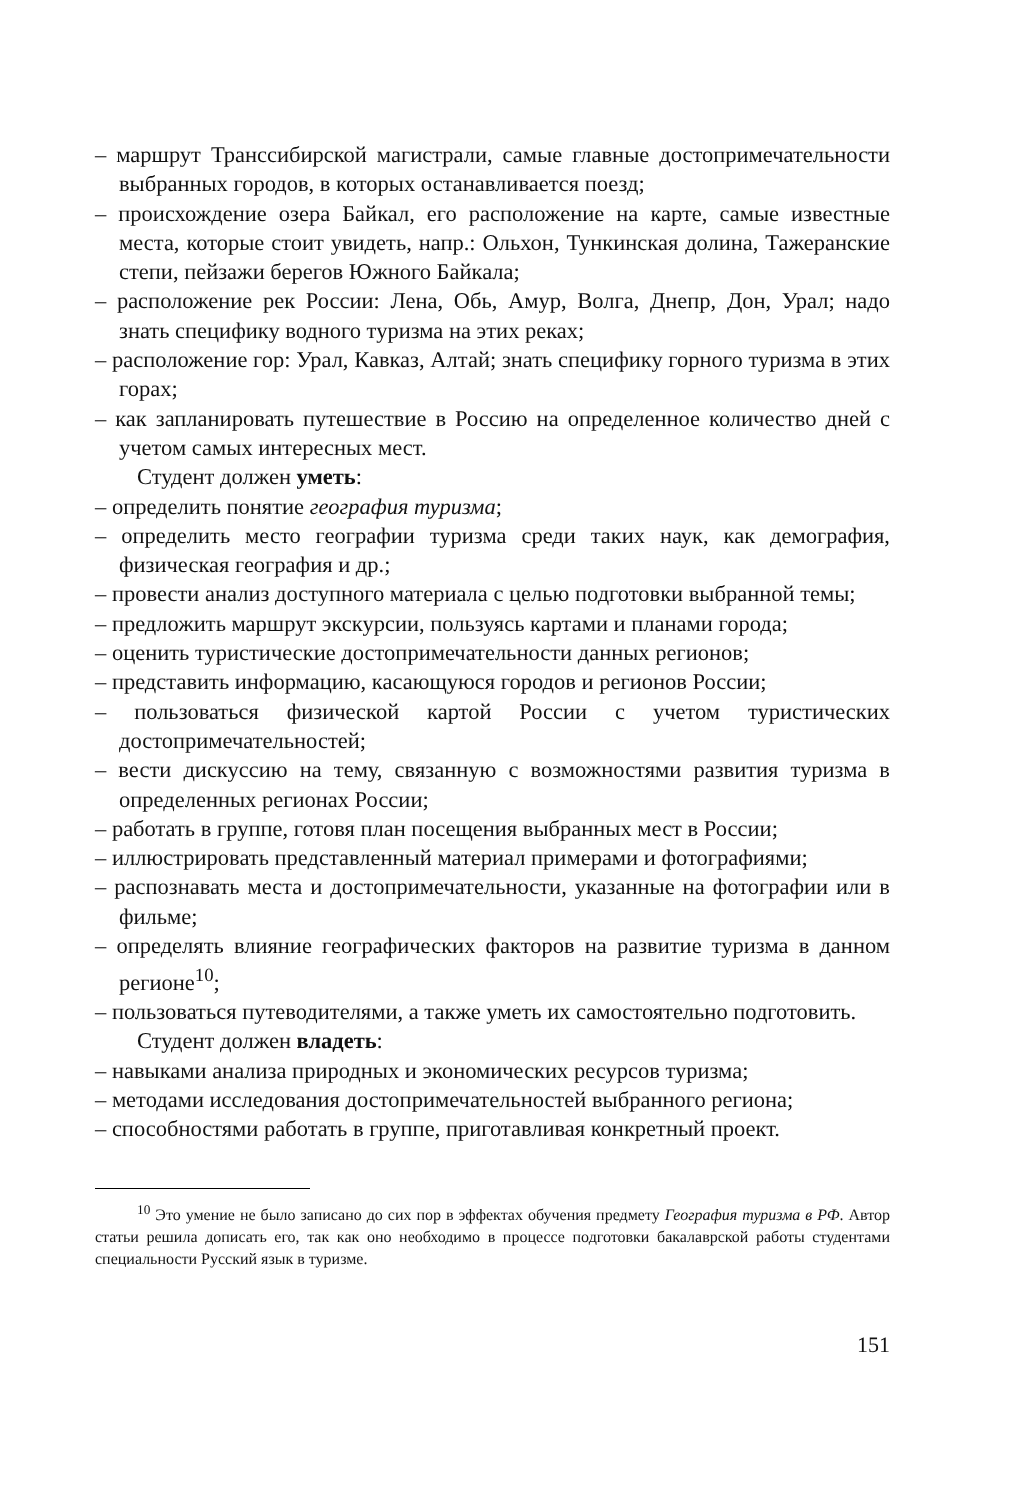– маршрут Транссибирской магистрали, самые главные достопримечательности выбранных городов, в которых останавливается поезд;
– происхождение озера Байкал, его расположение на карте, самые известные места, которые стоит увидеть, напр.: Ольхон, Тункинская долина, Тажеранские степи, пейзажи берегов Южного Байкала;
– расположение рек России: Лена, Обь, Амур, Волга, Днепр, Дон, Урал; надо знать специфику водного туризма на этих реках;
– расположение гор: Урал, Кавказ, Алтай; знать специфику горного туризма в этих горах;
– как запланировать путешествие в Россию на определенное количество дней с учетом самых интересных мест.
Студент должен уметь:
– определить понятие география туризма;
– определить место географии туризма среди таких наук, как демография, физическая география и др.;
– провести анализ доступного материала с целью подготовки выбранной темы;
– предложить маршрут экскурсии, пользуясь картами и планами города;
– оценить туристические достопримечательности данных регионов;
– представить информацию, касающуюся городов и регионов России;
– пользоваться физической картой России с учетом туристических достопримечательностей;
– вести дискуссию на тему, связанную с возможностями развития туризма в определенных регионах России;
– работать в группе, готовя план посещения выбранных мест в России;
– иллюстрировать представленный материал примерами и фотографиями;
– распознавать места и достопримечательности, указанные на фотографии или в фильме;
– определять влияние географических факторов на развитие туризма в данном регионе<sup>10</sup>;
– пользоваться путеводителями, а также уметь их самостоятельно подготовить.
Студент должен владеть:
– навыками анализа природных и экономических ресурсов туризма;
– методами исследования достопримечательностей выбранного региона;
– способностями работать в группе, приготавливая конкретный проект.
<sup>10</sup> Это умение не было записано до сих пор в эффектах обучения предмету География туризма в РФ. Автор статьи решила дописать его, так как оно необходимо в процессе подготовки бакалаврской работы студентами специальности Русский язык в туризме.
151